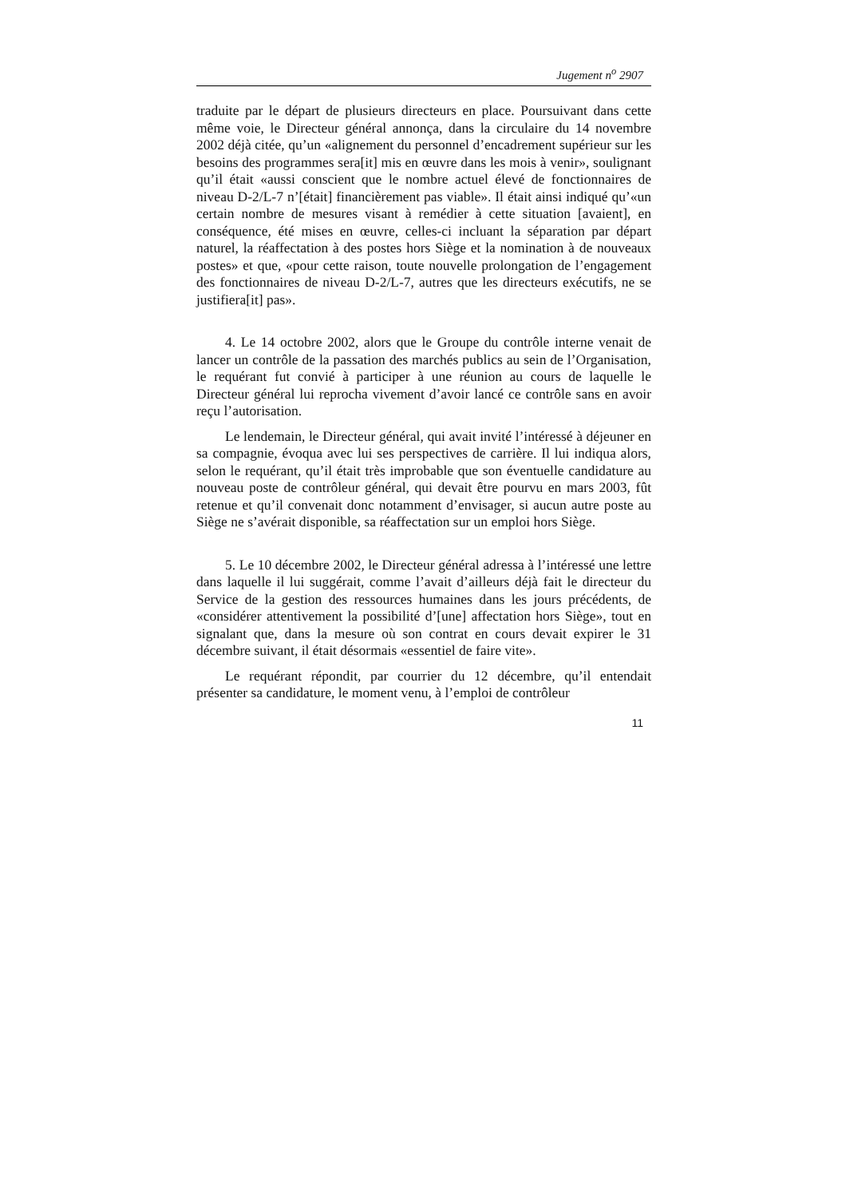Jugement n<sup>o</sup> 2907
traduite par le départ de plusieurs directeurs en place. Poursuivant dans cette même voie, le Directeur général annonça, dans la circulaire du 14 novembre 2002 déjà citée, qu’un «alignement du personnel d’encadrement supérieur sur les besoins des programmes sera[it] mis en œuvre dans les mois à venir», soulignant qu’il était «aussi conscient que le nombre actuel élevé de fonctionnaires de niveau D-2/L-7 n’[était] financièrement pas viable». Il était ainsi indiqué qu’«un certain nombre de mesures visant à remédier à cette situation [avaient], en conséquence, été mises en œuvre, celles-ci incluant la séparation par départ naturel, la réaffectation à des postes hors Siège et la nomination à de nouveaux postes» et que, «pour cette raison, toute nouvelle prolongation de l’engagement des fonctionnaires de niveau D-2/L-7, autres que les directeurs exécutifs, ne se justifiera[it] pas».
4. Le 14 octobre 2002, alors que le Groupe du contrôle interne venait de lancer un contrôle de la passation des marchés publics au sein de l’Organisation, le requérant fut convié à participer à une réunion au cours de laquelle le Directeur général lui reprocha vivement d’avoir lancé ce contrôle sans en avoir reçu l’autorisation.
Le lendemain, le Directeur général, qui avait invité l’intéressé à déjeuner en sa compagnie, évoqua avec lui ses perspectives de carrière. Il lui indiqua alors, selon le requérant, qu’il était très improbable que son éventuelle candidature au nouveau poste de contrôleur général, qui devait être pourvu en mars 2003, fût retenue et qu’il convenait donc notamment d’envisager, si aucun autre poste au Siège ne s’avérait disponible, sa réaffectation sur un emploi hors Siège.
5. Le 10 décembre 2002, le Directeur général adressa à l’intéressé une lettre dans laquelle il lui suggérait, comme l’avait d’ailleurs déjà fait le directeur du Service de la gestion des ressources humaines dans les jours précédents, de «considérer attentivement la possibilité d’[une] affectation hors Siège», tout en signalant que, dans la mesure où son contrat en cours devait expirer le 31 décembre suivant, il était désormais «essentiel de faire vite».
Le requérant répondit, par courrier du 12 décembre, qu’il entendait présenter sa candidature, le moment venu, à l’emploi de contrôleur
11